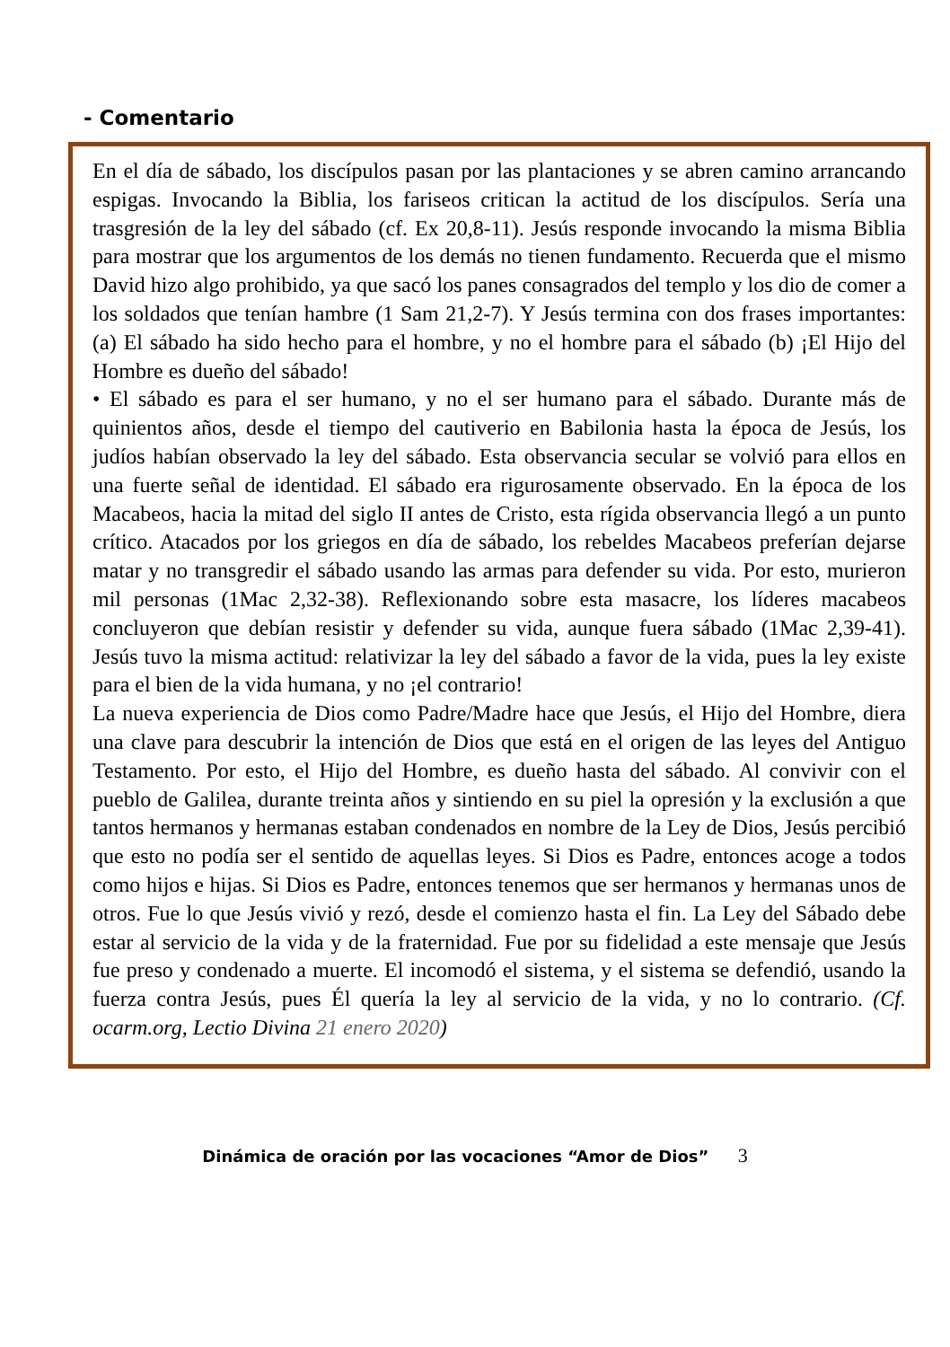- Comentario
En el día de sábado, los discípulos pasan por las plantaciones y se abren camino arrancando espigas. Invocando la Biblia, los fariseos critican la actitud de los discípulos. Sería una trasgresión de la ley del sábado (cf. Ex 20,8-11). Jesús responde invocando la misma Biblia para mostrar que los argumentos de los demás no tienen fundamento. Recuerda que el mismo David hizo algo prohibido, ya que sacó los panes consagrados del templo y los dio de comer a los soldados que tenían hambre (1 Sam 21,2-7). Y Jesús termina con dos frases importantes: (a) El sábado ha sido hecho para el hombre, y no el hombre para el sábado (b) ¡El Hijo del Hombre es dueño del sábado!
• El sábado es para el ser humano, y no el ser humano para el sábado. Durante más de quinientos años, desde el tiempo del cautiverio en Babilonia hasta la época de Jesús, los judíos habían observado la ley del sábado. Esta observancia secular se volvió para ellos en una fuerte señal de identidad. El sábado era rigurosamente observado. En la época de los Macabeos, hacia la mitad del siglo II antes de Cristo, esta rígida observancia llegó a un punto crítico. Atacados por los griegos en día de sábado, los rebeldes Macabeos preferían dejarse matar y no transgredir el sábado usando las armas para defender su vida. Por esto, murieron mil personas (1Mac 2,32-38). Reflexionando sobre esta masacre, los líderes macabeos concluyeron que debían resistir y defender su vida, aunque fuera sábado (1Mac 2,39-41). Jesús tuvo la misma actitud: relativizar la ley del sábado a favor de la vida, pues la ley existe para el bien de la vida humana, y no ¡el contrario!
La nueva experiencia de Dios como Padre/Madre hace que Jesús, el Hijo del Hombre, diera una clave para descubrir la intención de Dios que está en el origen de las leyes del Antiguo Testamento. Por esto, el Hijo del Hombre, es dueño hasta del sábado. Al convivir con el pueblo de Galilea, durante treinta años y sintiendo en su piel la opresión y la exclusión a que tantos hermanos y hermanas estaban condenados en nombre de la Ley de Dios, Jesús percibió que esto no podía ser el sentido de aquellas leyes. Si Dios es Padre, entonces acoge a todos como hijos e hijas. Si Dios es Padre, entonces tenemos que ser hermanos y hermanas unos de otros. Fue lo que Jesús vivió y rezó, desde el comienzo hasta el fin. La Ley del Sábado debe estar al servicio de la vida y de la fraternidad. Fue por su fidelidad a este mensaje que Jesús fue preso y condenado a muerte. El incomodó el sistema, y el sistema se defendió, usando la fuerza contra Jesús, pues Él quería la ley al servicio de la vida, y no lo contrario. (Cf. ocarm.org, Lectio Divina 21 enero 2020)
Dinámica de oración por las vocaciones “Amor de Dios” 3